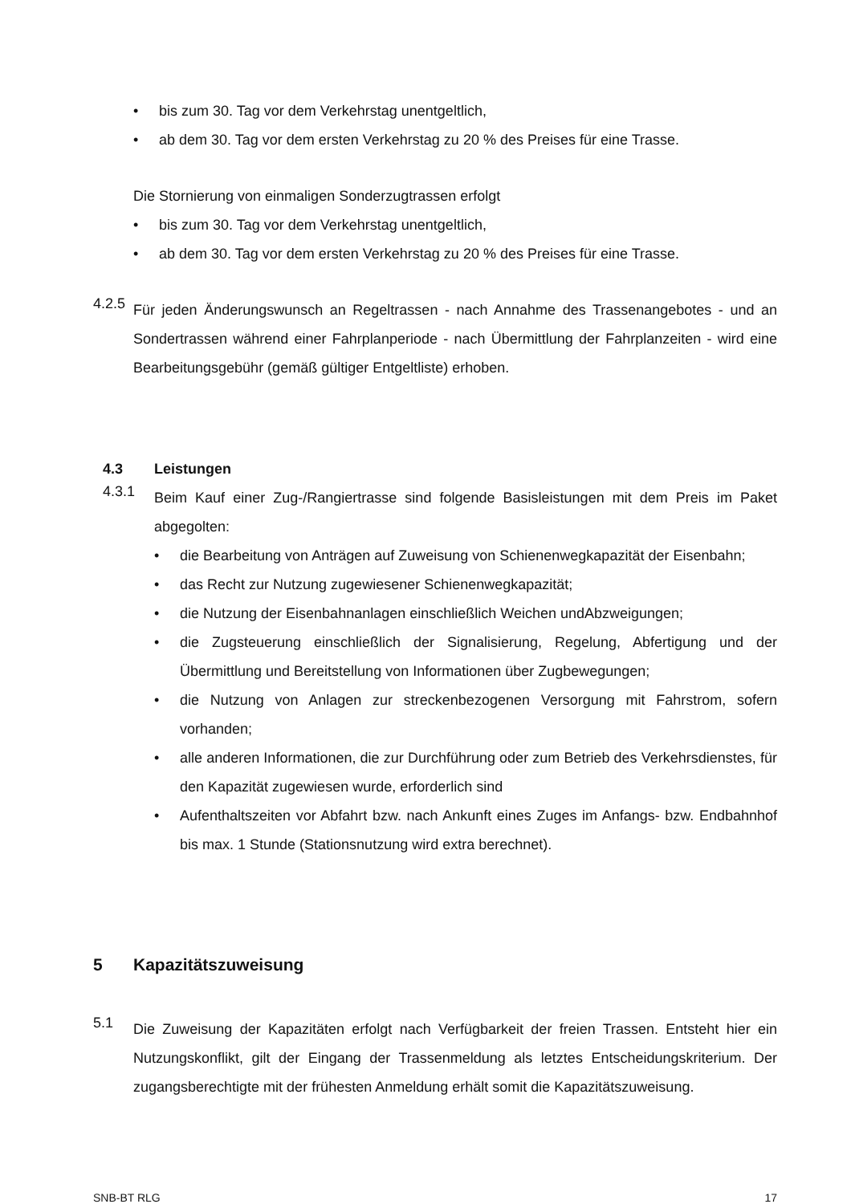• bis zum 30. Tag vor dem Verkehrstag unentgeltlich,
• ab dem 30. Tag vor dem ersten Verkehrstag zu 20 % des Preises für eine Trasse.
Die Stornierung von einmaligen Sonderzugtrassen erfolgt
• bis zum 30. Tag vor dem Verkehrstag unentgeltlich,
• ab dem 30. Tag vor dem ersten Verkehrstag zu 20 % des Preises für eine Trasse.
4.2.5
Für jeden Änderungswunsch an Regeltrassen - nach Annahme des Trassenangebotes - und an Sondertrassen während einer Fahrplanperiode - nach Übermittlung der Fahrplanzeiten - wird eine Bearbeitungsgebühr (gemäß gültiger Entgeltliste) erhoben.
4.3 Leistungen
4.3.1
Beim Kauf einer Zug-/Rangiertrasse sind folgende Basisleistungen mit dem Preis im Paket abgegolten:
• die Bearbeitung von Anträgen auf Zuweisung von Schienenwegkapazität der Eisenbahn;
• das Recht zur Nutzung zugewiesener Schienenwegkapazität;
• die Nutzung der Eisenbahnanlagen einschließlich Weichen undAbzweigungen;
• die Zugsteuerung einschließlich der Signalisierung, Regelung, Abfertigung und der Übermittlung und Bereitstellung von Informationen über Zugbewegungen;
• die Nutzung von Anlagen zur streckenbezogenen Versorgung mit Fahrstrom, sofern vorhanden;
• alle anderen Informationen, die zur Durchführung oder zum Betrieb des Verkehrsdienstes, für den Kapazität zugewiesen wurde, erforderlich sind
• Aufenthaltszeiten vor Abfahrt bzw. nach Ankunft eines Zuges im Anfangs- bzw. Endbahnhof bis max. 1 Stunde (Stationsnutzung wird extra berechnet).
5 Kapazitätszuweisung
5.1
Die Zuweisung der Kapazitäten erfolgt nach Verfügbarkeit der freien Trassen. Entsteht hier ein Nutzungskonflikt, gilt der Eingang der Trassenmeldung als letztes Entscheidungskriterium. Der zugangsberechtigte mit der frühesten Anmeldung erhält somit die Kapazitätszuweisung.
SNB-BT RLG 17